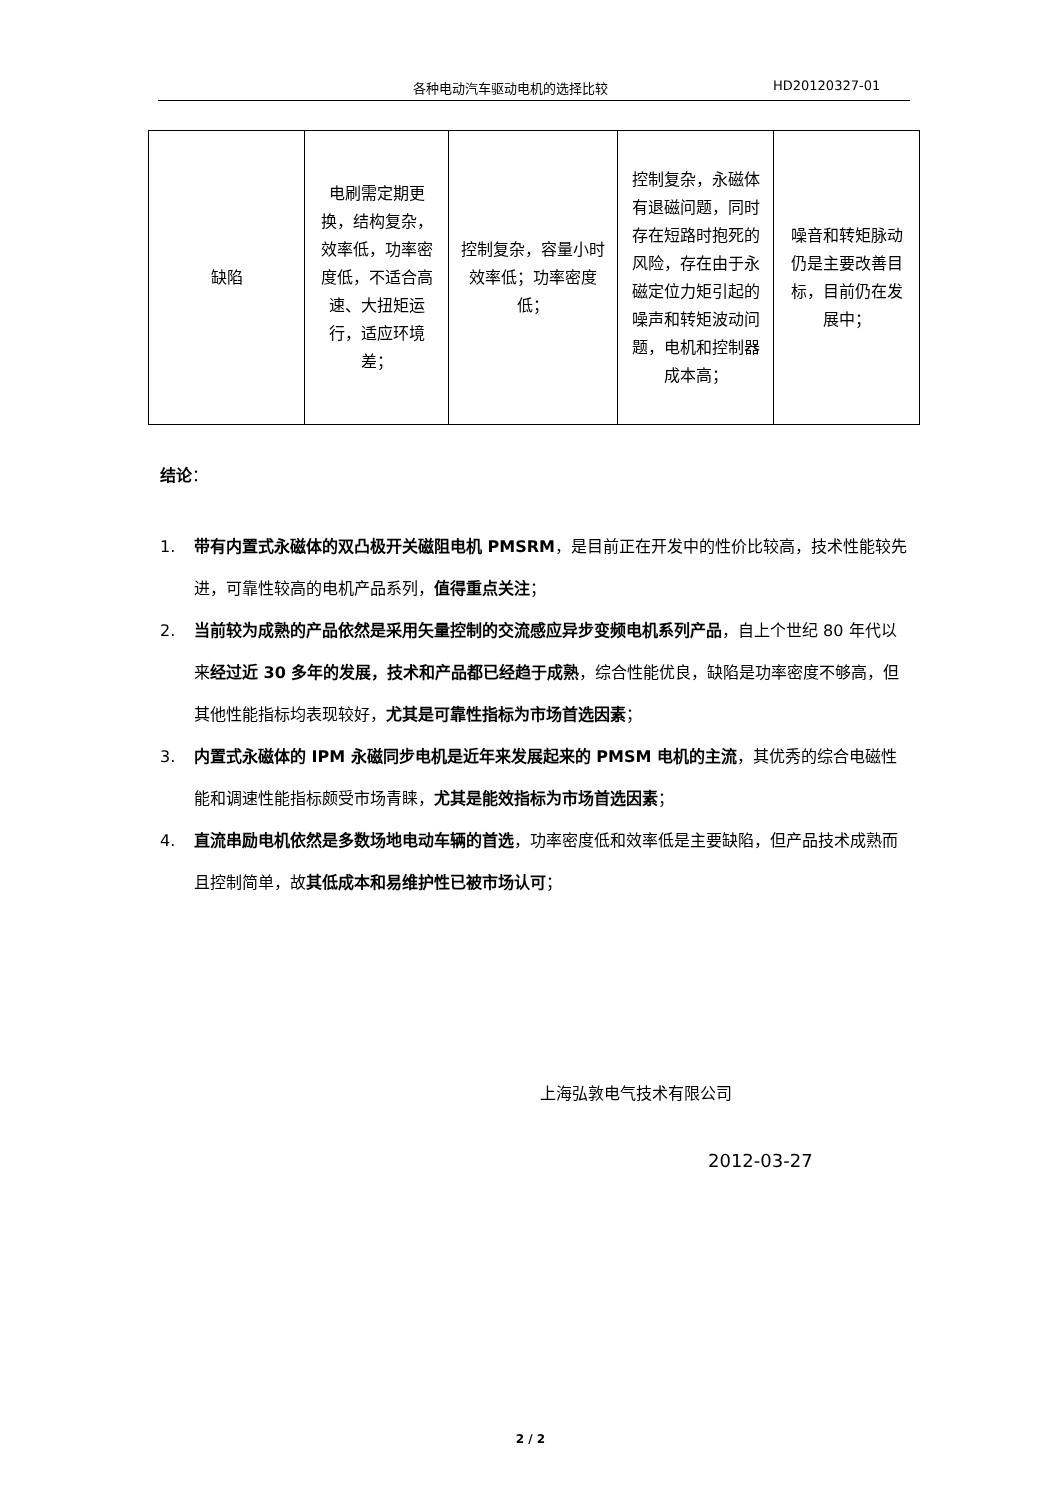各种电动汽车驱动电机的选择比较 HD20120327-01
| 缺陷 | 电刷需定期更换，结构复杂，效率低，功率密度低，不适合高速、大扭矩运行，适应环境差； | 控制复杂，容量小时效率低；功率密度低； | 控制复杂，永磁体有退磁问题，同时存在短路时抱死的风险，存在由于永磁定位力矩引起的噪声和转矩波动问题，电机和控制器成本高； | 噪音和转矩脉动仍是主要改善目标，目前仍在发展中； |
结论：
1. 带有内置式永磁体的双凸极开关磁阻电机 PMSRM，是目前正在开发中的性价比较高，技术性能较先进，可靠性较高的电机产品系列，值得重点关注；
2. 当前较为成熟的产品依然是采用矢量控制的交流感应异步变频电机系列产品，自上个世纪 80 年代以来经过近 30 多年的发展，技术和产品都已经趋于成熟，综合性能优良，缺陷是功率密度不够高，但其他性能指标均表现较好，尤其是可靠性指标为市场首选因素；
3. 内置式永磁体的 IPM 永磁同步电机是近年来发展起来的 PMSM 电机的主流，其优秀的综合电磁性能和调速性能指标颇受市场青睐，尤其是能效指标为市场首选因素；
4. 直流串励电机依然是多数场地电动车辆的首选，功率密度低和效率低是主要缺陷，但产品技术成熟而且控制简单，故其低成本和易维护性已被市场认可；
上海弘敦电气技术有限公司
2012-03-27
2 / 2